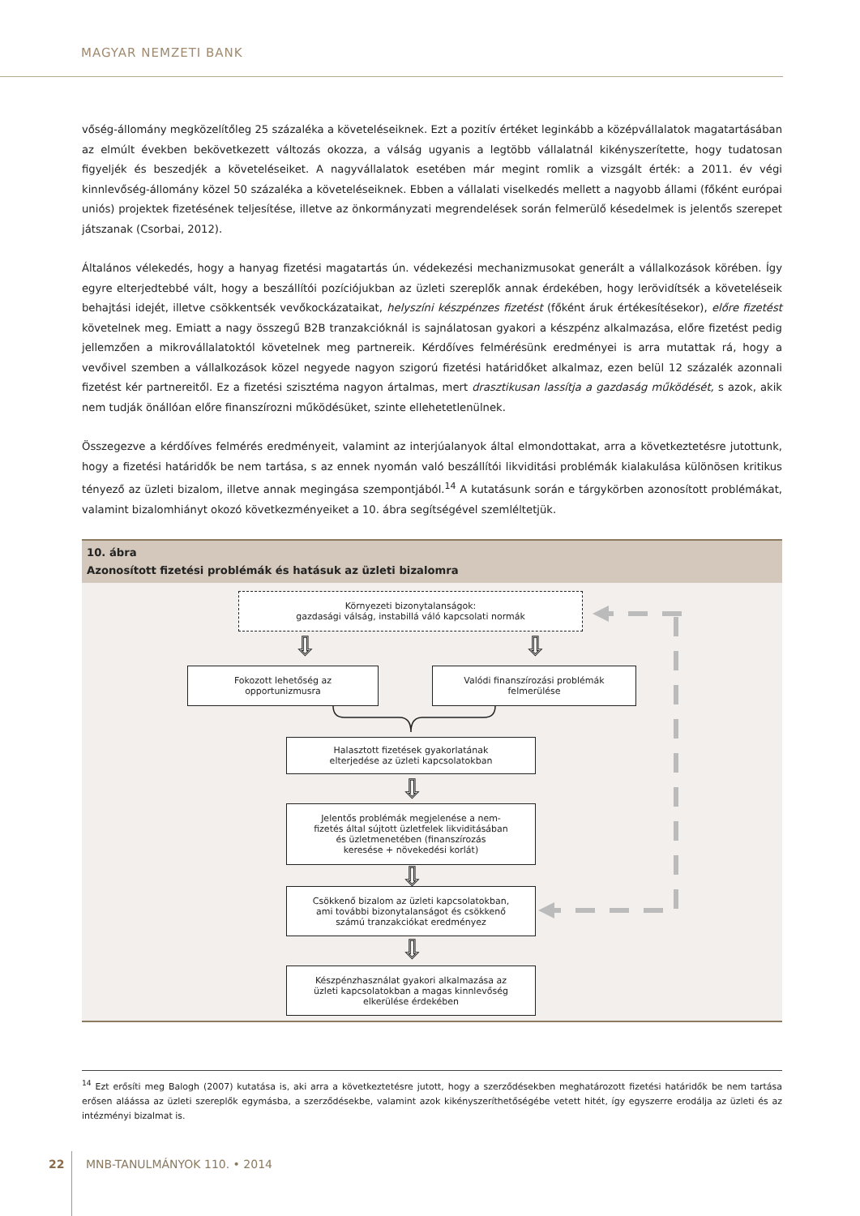MAGYAR NEMZETI BANK
vőség-állomány megközelítőleg 25 százaléka a követeléseiknek. Ezt a pozitív értéket leginkább a középvállalatok magatartásában az elmúlt években bekövetkezett változás okozza, a válság ugyanis a legtöbb vállalatnál kikényszerítette, hogy tudatosan figyeljék és beszedjék a követeléseiket. A nagyvállalatok esetében már megint romlik a vizsgált érték: a 2011. év végi kinnlevőség-állomány közel 50 százaléka a követeléseiknek. Ebben a vállalati viselkedés mellett a nagyobb állami (főként európai uniós) projektek fizetésének teljesítése, illetve az önkormányzati megrendelések során felmerülő késedelmek is jelentős szerepet játszanak (Csorbai, 2012).
Általános vélekedés, hogy a hanyag fizetési magatartás ún. védekezési mechanizmusokat generált a vállalkozások körében. Így egyre elterjedtebbé vált, hogy a beszállítói pozíciójukban az üzleti szereplők annak érdekében, hogy lerövidítsék a követeléseik behajtási idejét, illetve csökkentsék vevőkockázataikat, helyszíni készpénzes fizetést (főként áruk értékesítésekor), előre fizetést követelnek meg. Emiatt a nagy összegű B2B tranzakcióknál is sajnálatosan gyakori a készpénz alkalmazása, előre fizetést pedig jellemzően a mikrovállalatoktól követelnek meg partnereik. Kérdőíves felmérésünk eredményei is arra mutattak rá, hogy a vevőivel szemben a vállalkozások közel negyede nagyon szigorú fizetési határidőket alkalmaz, ezen belül 12 százalék azonnali fizetést kér partnereitől. Ez a fizetési szisztéma nagyon ártalmas, mert drasztikusan lassítja a gazdaság működését, s azok, akik nem tudják önállóan előre finanszírozni működésüket, szinte ellehetetlenülnek.
Összegezve a kérdőíves felmérés eredményeit, valamint az interjúalanyok által elmondottakat, arra a következtetésre jutottunk, hogy a fizetési határidők be nem tartása, s az ennek nyomán való beszállítói likviditási problémák kialakulása különösen kritikus tényező az üzleti bizalom, illetve annak megingása szempontjából.<sup>14</sup> A kutatásunk során e tárgykörben azonosított problémákat, valamint bizalomhiányt okozó következményeiket a 10. ábra segítségével szemléltetjük.
10. ábra
Azonosított fizetési problémák és hatásuk az üzleti bizalomra
Környezeti bizonytalanságok:
gazdasági válság, instabillá váló kapcsolati normák
⇩ ⇩
Fokozott lehetőség az
opportunizmusra
Valódi finanszírozási problémák
felmerülése
Halasztott fizetések gyakorlatának
elterjedése az üzleti kapcsolatokban
⇩
Jelentős problémák megjelenése a nem-
fizetés által sújtott üzletfelek likviditásában
és üzletmenetében (finanszírozás
keresése + növekedési korlát)
⇩
Csökkenő bizalom az üzleti kapcsolatokban,
ami további bizonytalanságot és csökkenő
számú tranzakciókat eredményez
⇩
Készpénzhasználat gyakori alkalmazása az
üzleti kapcsolatokban a magas kinnlevőség
elkerülése érdekében
<sup>14</sup> Ezt erősíti meg Balogh (2007) kutatása is, aki arra a következtetésre jutott, hogy a szerződésekben meghatározott fizetési határidők be nem tartása erősen aláássa az üzleti szereplők egymásba, a szerződésekbe, valamint azok kikényszeríthetőségébe vetett hitét, így egyszerre erodálja az üzleti és az intézményi bizalmat is.
22 MNB-TANULMÁNYOK 110. • 2014